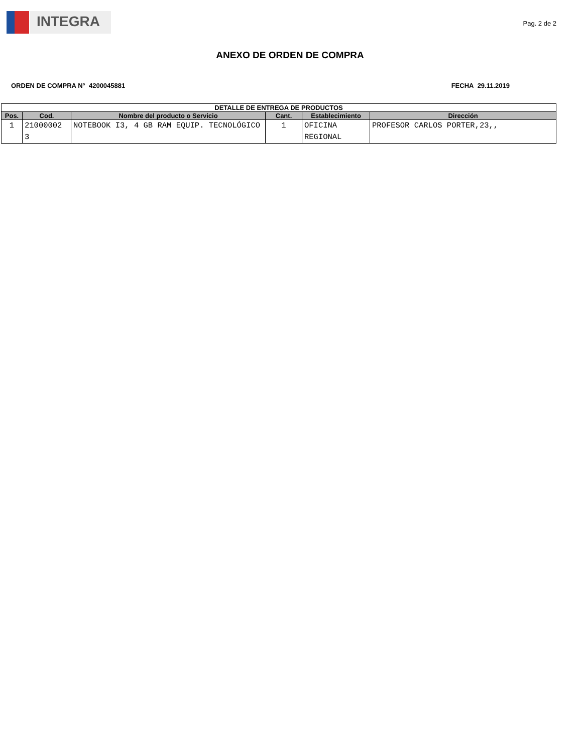INTEGRA
Pag. 2 de 2
ANEXO DE ORDEN DE COMPRA
ORDEN DE COMPRA N° 4200045881 FECHA 29.11.2019
| DETALLE DE ENTREGA DE PRODUCTOS | | | | | |
| --- | --- | --- | --- | --- | --- |
| Pos. | Cod. | Nombre del producto o Servicio | Cant. | Establecimiento | Dirección |
| 1 | 21000002 3 | NOTEBOOK I3, 4 GB RAM EQUIP. TECNOLÓGICO | 1 | OFICINA REGIONAL | PROFESOR CARLOS PORTER,23,, |